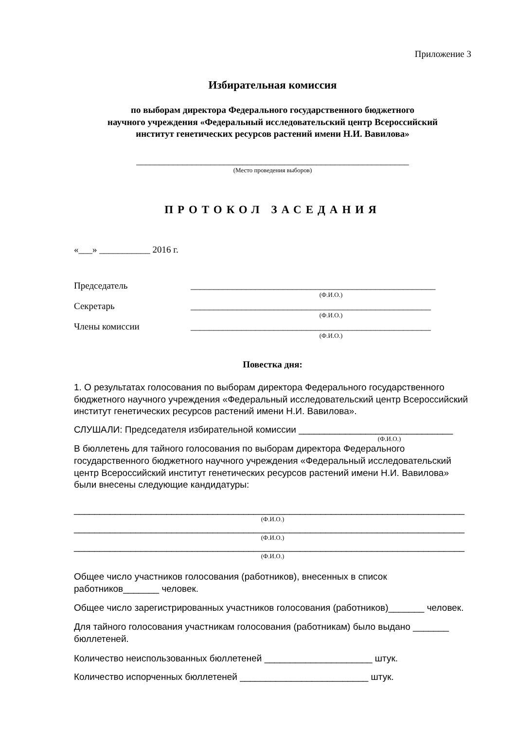Приложение 3
Избирательная комиссия
по выборам директора Федерального государственного бюджетного
научного учреждения «Федеральный исследовательский центр Всероссийский
институт генетических ресурсов растений имени Н.И. Вавилова»
___________________________________________________________
(Место проведения выборов)
ПРОТОКОЛ ЗАСЕДАНИЯ
«___» ___________ 2016 г.
Председатель _____________________________________________________
(Ф.И.О.)
Секретарь ____________________________________________________
(Ф.И.О.)
Члены комиссии ____________________________________________________
(Ф.И.О.)
Повестка дня:
1. О результатах голосования по выборам директора Федерального государственного бюджетного научного учреждения «Федеральный исследовательский центр Всероссийский институт генетических ресурсов растений имени Н.И. Вавилова».
СЛУШАЛИ: Председателя избирательной комиссии ______________________________
(Ф.И.О.)
В бюллетень для тайного голосования по выборам директора Федерального государственного бюджетного научного учреждения «Федеральный исследовательский центр Всероссийский институт генетических ресурсов растений имени Н.И. Вавилова» были внесены следующие кандидатуры:
____________________________________________________________________________
(Ф.И.О.)
____________________________________________________________________________
(Ф.И.О.)
____________________________________________________________________________
(Ф.И.О.)
Общее число участников голосования (работников), внесенных в список работников_______ человек.
Общее число зарегистрированных участников голосования (работников)_______ человек.
Для тайного голосования участникам голосования (работникам) было выдано _______ бюллетеней.
Количество неиспользованных бюллетеней _____________________ штук.
Количество испорченных бюллетеней _________________________ штук.